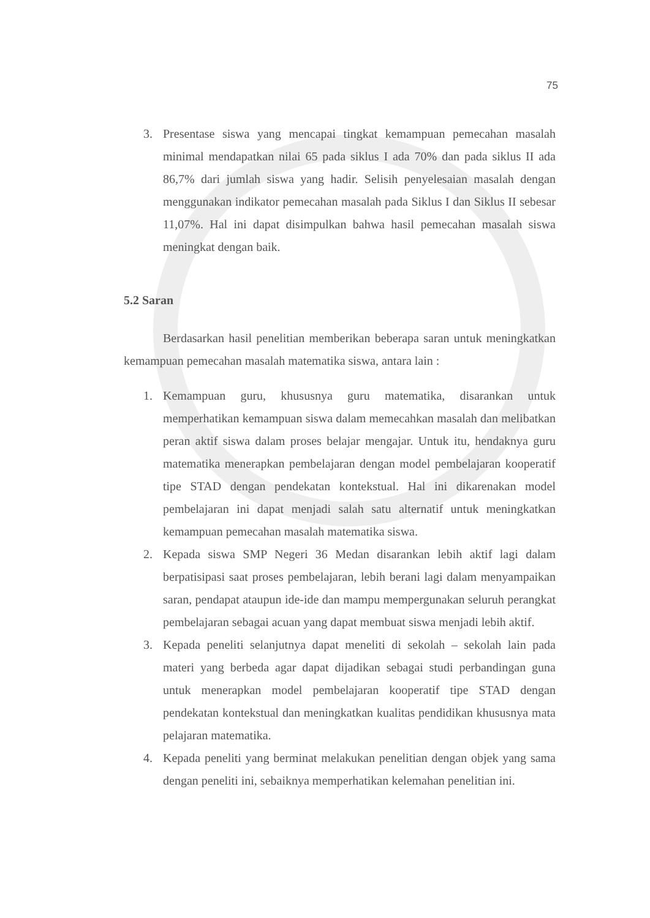75
3. Presentase siswa yang mencapai tingkat kemampuan pemecahan masalah minimal mendapatkan nilai 65 pada siklus I ada 70% dan pada siklus II ada 86,7% dari jumlah siswa yang hadir. Selisih penyelesaian masalah dengan menggunakan indikator pemecahan masalah pada Siklus I dan Siklus II sebesar 11,07%. Hal ini dapat disimpulkan bahwa hasil pemecahan masalah siswa meningkat dengan baik.
5.2 Saran
Berdasarkan hasil penelitian memberikan beberapa saran untuk meningkatkan kemampuan pemecahan masalah matematika siswa, antara lain :
1. Kemampuan guru, khususnya guru matematika, disarankan untuk memperhatikan kemampuan siswa dalam memecahkan masalah dan melibatkan peran aktif siswa dalam proses belajar mengajar. Untuk itu, hendaknya guru matematika menerapkan pembelajaran dengan model pembelajaran kooperatif tipe STAD dengan pendekatan kontekstual. Hal ini dikarenakan model pembelajaran ini dapat menjadi salah satu alternatif untuk meningkatkan kemampuan pemecahan masalah matematika siswa.
2. Kepada siswa SMP Negeri 36 Medan disarankan lebih aktif lagi dalam berpatisipasi saat proses pembelajaran, lebih berani lagi dalam menyampaikan saran, pendapat ataupun ide-ide dan mampu mempergunakan seluruh perangkat pembelajaran sebagai acuan yang dapat membuat siswa menjadi lebih aktif.
3. Kepada peneliti selanjutnya dapat meneliti di sekolah – sekolah lain pada materi yang berbeda agar dapat dijadikan sebagai studi perbandingan guna untuk menerapkan model pembelajaran kooperatif tipe STAD dengan pendekatan kontekstual dan meningkatkan kualitas pendidikan khususnya mata pelajaran matematika.
4. Kepada peneliti yang berminat melakukan penelitian dengan objek yang sama dengan peneliti ini, sebaiknya memperhatikan kelemahan penelitian ini.